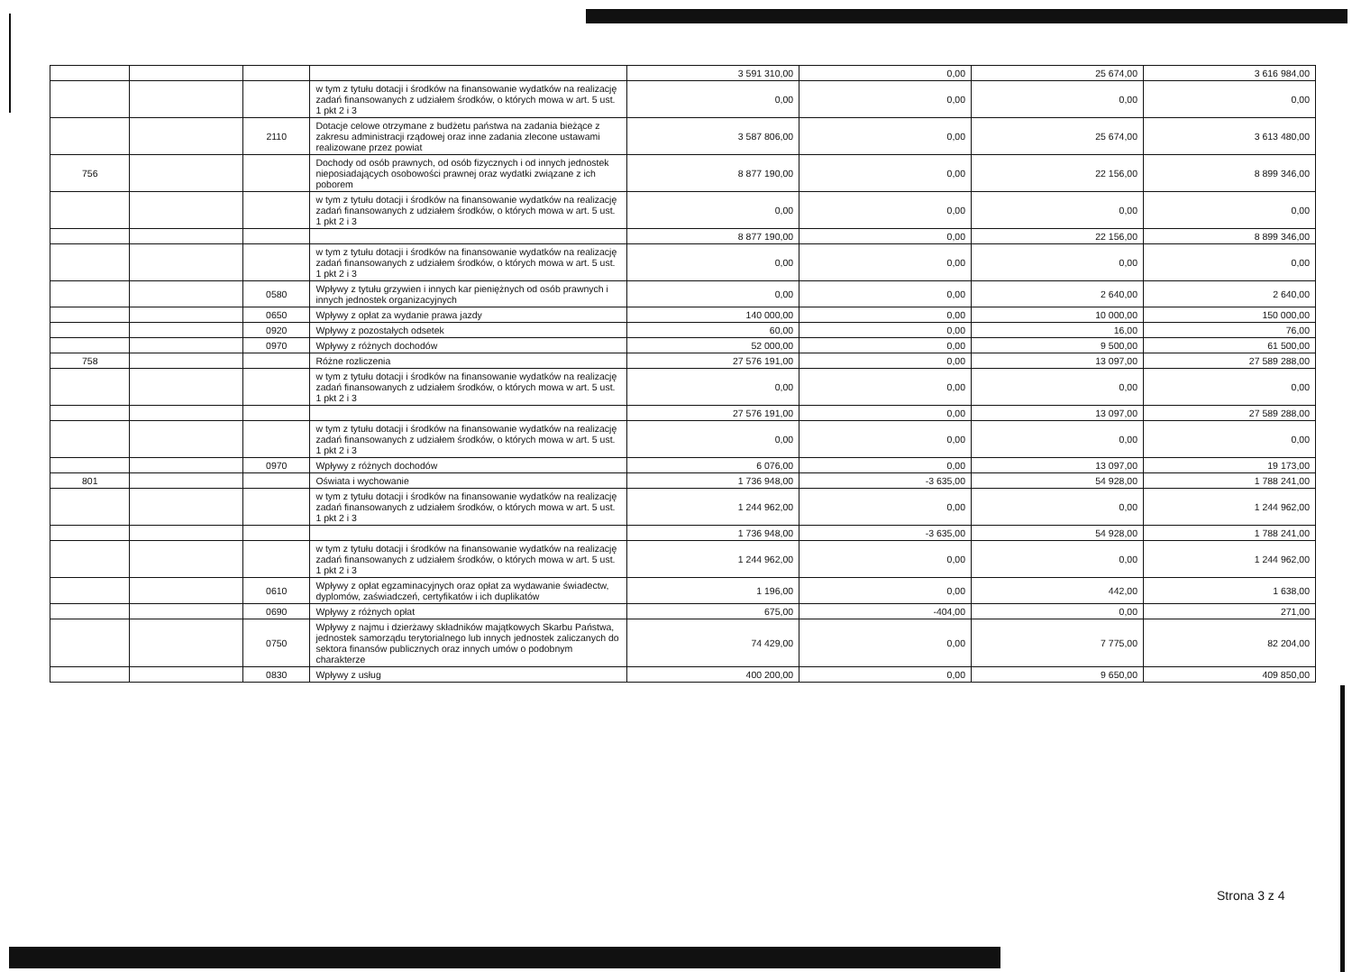| | | | | 3 591 310,00 | 0,00 | 25 674,00 | 3 616 984,00 |
| | | | w tym z tytułu dotacji i środków na finansowanie wydatków na realizację zadań finansowanych z udziałem środków, o których mowa w art. 5 ust. 1 pkt 2 i 3 | 0,00 | 0,00 | 0,00 | 0,00 |
| | | 2110 | Dotacje celowe otrzymane z budżetu państwa na zadania bieżące z zakresu administracji rządowej oraz inne zadania zlecone ustawami realizowane przez powiat | 3 587 806,00 | 0,00 | 25 674,00 | 3 613 480,00 |
| 756 | | | Dochody od osób prawnych, od osób fizycznych i od innych jednostek nieposiadających osobowości prawnej oraz wydatki związane z ich poborem | 8 877 190,00 | 0,00 | 22 156,00 | 8 899 346,00 |
| | | | w tym z tytułu dotacji i środków na finansowanie wydatków na realizację zadań finansowanych z udziałem środków, o których mowa w art. 5 ust. 1 pkt 2 i 3 | 0,00 | 0,00 | 0,00 | 0,00 |
| | | | | 8 877 190,00 | 0,00 | 22 156,00 | 8 899 346,00 |
| | | | w tym z tytułu dotacji i środków na finansowanie wydatków na realizację zadań finansowanych z udziałem środków, o których mowa w art. 5 ust. 1 pkt 2 i 3 | 0,00 | 0,00 | 0,00 | 0,00 |
| | | 0580 | Wpływy z tytułu grzywien i innych kar pieniężnych od osób prawnych i innych jednostek organizacyjnych | 0,00 | 0,00 | 2 640,00 | 2 640,00 |
| | | 0650 | Wpływy z opłat za wydanie prawa jazdy | 140 000,00 | 0,00 | 10 000,00 | 150 000,00 |
| | | 0920 | Wpływy z pozostałych odsetek | 60,00 | 0,00 | 16,00 | 76,00 |
| | | 0970 | Wpływy z różnych dochodów | 52 000,00 | 0,00 | 9 500,00 | 61 500,00 |
| 758 | | | Różne rozliczenia | 27 576 191,00 | 0,00 | 13 097,00 | 27 589 288,00 |
| | | | w tym z tytułu dotacji i środków na finansowanie wydatków na realizację zadań finansowanych z udziałem środków, o których mowa w art. 5 ust. 1 pkt 2 i 3 | 0,00 | 0,00 | 0,00 | 0,00 |
| | | | | 27 576 191,00 | 0,00 | 13 097,00 | 27 589 288,00 |
| | | | w tym z tytułu dotacji i środków na finansowanie wydatków na realizację zadań finansowanych z udziałem środków, o których mowa w art. 5 ust. 1 pkt 2 i 3 | 0,00 | 0,00 | 0,00 | 0,00 |
| | | 0970 | Wpływy z różnych dochodów | 6 076,00 | 0,00 | 13 097,00 | 19 173,00 |
| 801 | | | Oświata i wychowanie | 1 736 948,00 | -3 635,00 | 54 928,00 | 1 788 241,00 |
| | | | w tym z tytułu dotacji i środków na finansowanie wydatków na realizację zadań finansowanych z udziałem środków, o których mowa w art. 5 ust. 1 pkt 2 i 3 | 1 244 962,00 | 0,00 | 0,00 | 1 244 962,00 |
| | | | | 1 736 948,00 | -3 635,00 | 54 928,00 | 1 788 241,00 |
| | | | w tym z tytułu dotacji i środków na finansowanie wydatków na realizację zadań finansowanych z udziałem środków, o których mowa w art. 5 ust. 1 pkt 2 i 3 | 1 244 962,00 | 0,00 | 0,00 | 1 244 962,00 |
| | | 0610 | Wpływy z opłat egzaminacyjnych oraz opłat za wydawanie świadectw, dyplomów, zaświadczeń, certyfikatów i ich duplikatów | 1 196,00 | 0,00 | 442,00 | 1 638,00 |
| | | 0690 | Wpływy z różnych opłat | 675,00 | -404,00 | 0,00 | 271,00 |
| | | 0750 | Wpływy z najmu i dzierżawy składników majątkowych Skarbu Państwa, jednostek samorządu terytorialnego lub innych jednostek zaliczanych do sektora finansów publicznych oraz innych umów o podobnym charakterze | 74 429,00 | 0,00 | 7 775,00 | 82 204,00 |
| | | 0830 | Wpływy z usług | 400 200,00 | 0,00 | 9 650,00 | 409 850,00 |
Strona 3 z 4